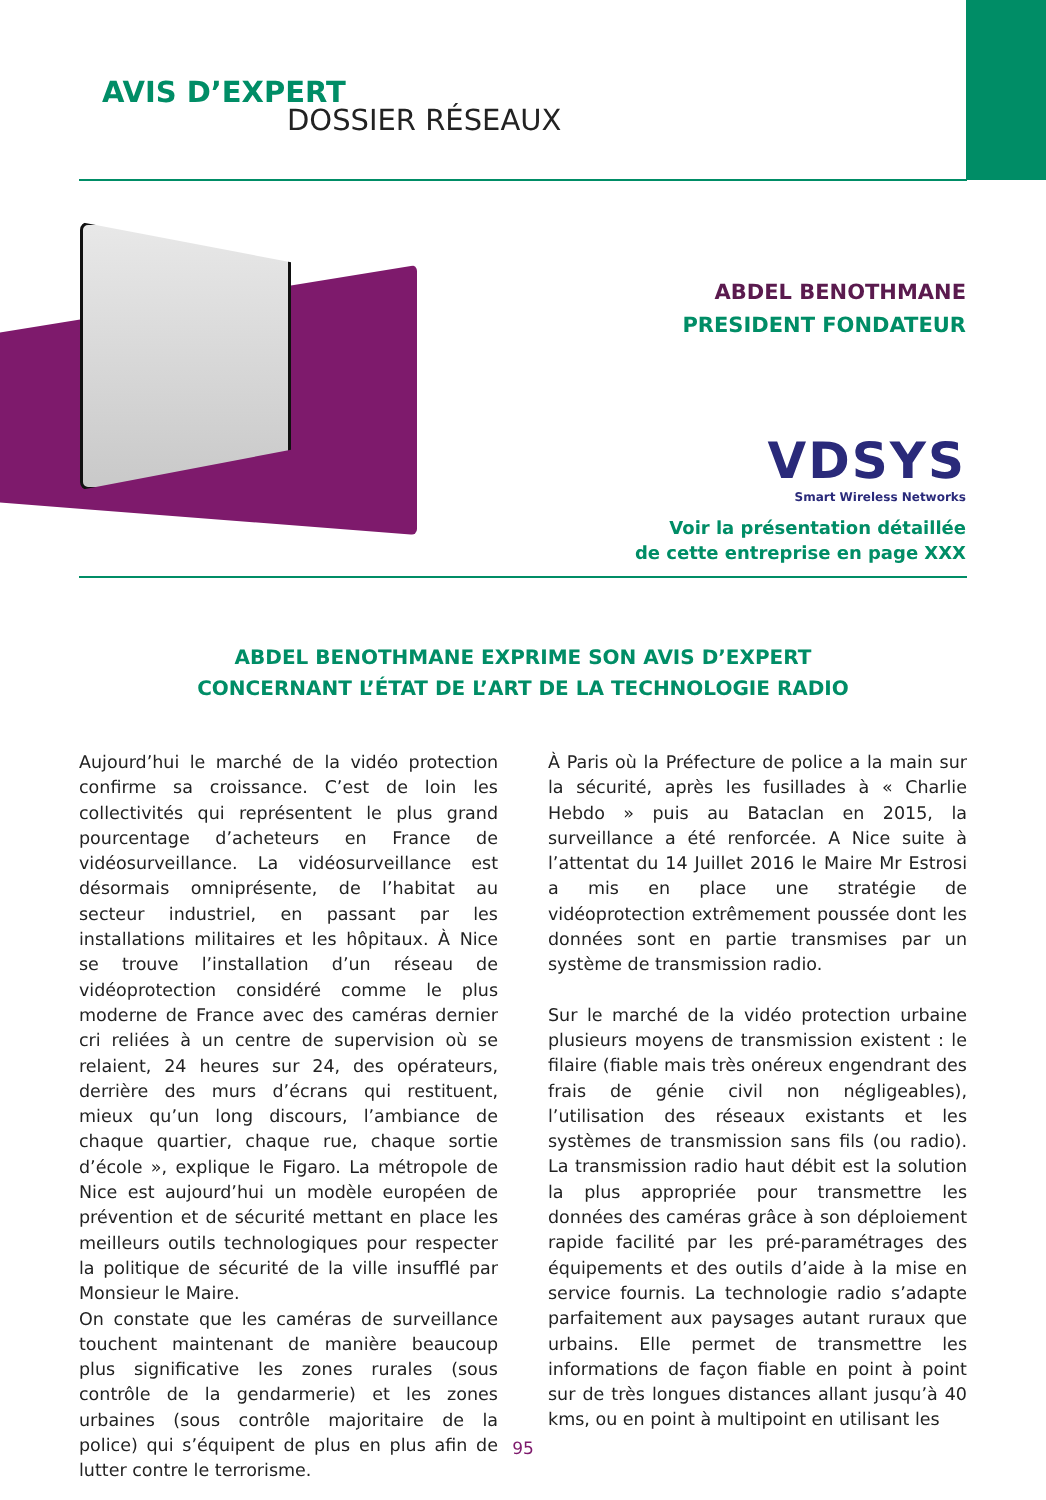AVIS D’EXPERT
DOSSIER RÉSEAUX
ABDEL BENOTHMANE
PRESIDENT FONDATEUR
VDSYS
Smart Wireless Networks
Voir la présentation détaillée
de cette entreprise en page XXX
ABDEL BENOTHMANE EXPRIME SON AVIS D’EXPERT
CONCERNANT L’ÉTAT DE L’ART DE LA TECHNOLOGIE RADIO
Aujourd’hui le marché de la vidéo protection confirme sa croissance. C’est de loin les collectivités qui représentent le plus grand pourcentage d’acheteurs en France de vidéosurveillance. La vidéosurveillance est désormais omniprésente, de l’habitat au secteur industriel, en passant par les installations militaires et les hôpitaux. À Nice se trouve l’installation d’un réseau de vidéoprotection considéré comme le plus moderne de France avec des caméras dernier cri reliées à un centre de supervision où se relaient, 24 heures sur 24, des opérateurs, derrière des murs d’écrans qui restituent, mieux qu’un long discours, l’ambiance de chaque quartier, chaque rue, chaque sortie d’école », explique le Figaro. La métropole de Nice est aujourd’hui un modèle européen de prévention et de sécurité mettant en place les meilleurs outils technologiques pour respecter la politique de sécurité de la ville insufflé par Monsieur le Maire.
On constate que les caméras de surveillance touchent maintenant de manière beaucoup plus significative les zones rurales (sous contrôle de la gendarmerie) et les zones urbaines (sous contrôle majoritaire de la police) qui s’équipent de plus en plus afin de lutter contre le terrorisme.
À Paris où la Préfecture de police a la main sur la sécurité, après les fusillades à « Charlie Hebdo » puis au Bataclan en 2015, la surveillance a été renforcée. A Nice suite à l’attentat du 14 Juillet 2016 le Maire Mr Estrosi a mis en place une stratégie de vidéoprotection extrêmement poussée dont les données sont en partie transmises par un système de transmission radio.
Sur le marché de la vidéo protection urbaine plusieurs moyens de transmission existent : le filaire (fiable mais très onéreux engendrant des frais de génie civil non négligeables), l’utilisation des réseaux existants et les systèmes de transmission sans fils (ou radio). La transmission radio haut débit est la solution la plus appropriée pour transmettre les données des caméras grâce à son déploiement rapide facilité par les pré-paramétrages des équipements et des outils d’aide à la mise en service fournis. La technologie radio s’adapte parfaitement aux paysages autant ruraux que urbains. Elle permet de transmettre les informations de façon fiable en point à point sur de très longues distances allant jusqu’à 40 kms, ou en point à multipoint en utilisant les
95